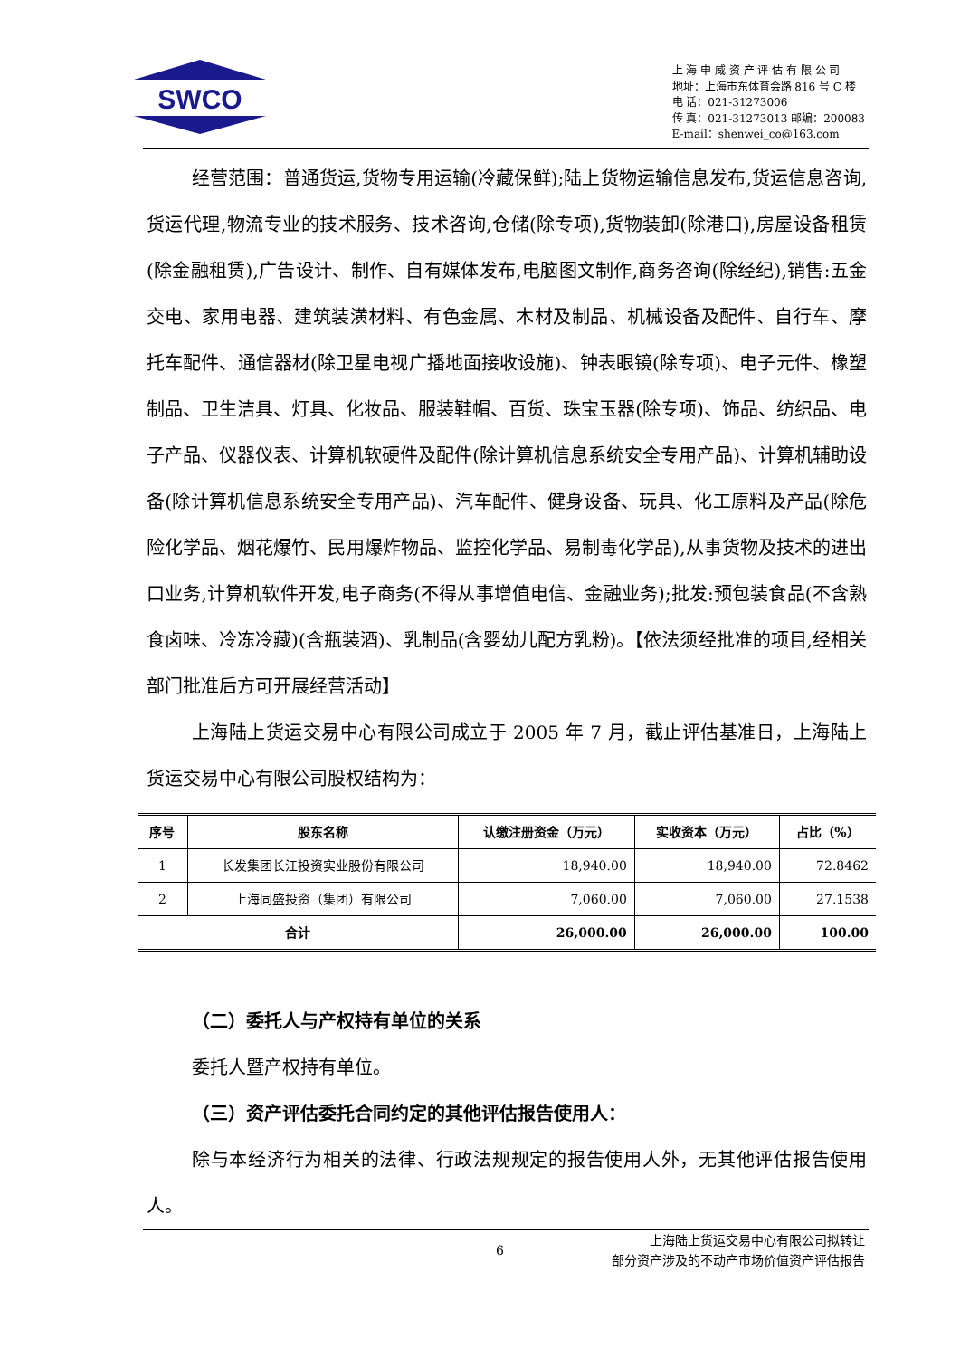SWCO
上 海 申 威 资 产 评 估 有 限 公 司
地址：上海市东体育会路 816 号 C 楼
电 话：021-31273006
传 真：021-31273013 邮编：200083
E-mail：shenwei_co@163.com
经营范围：普通货运,货物专用运输(冷藏保鲜);陆上货物运输信息发布,货运信息咨询,货运代理,物流专业的技术服务、技术咨询,仓储(除专项),货物装卸(除港口),房屋设备租赁(除金融租赁),广告设计、制作、自有媒体发布,电脑图文制作,商务咨询(除经纪),销售:五金交电、家用电器、建筑装潢材料、有色金属、木材及制品、机械设备及配件、自行车、摩托车配件、通信器材(除卫星电视广播地面接收设施)、钟表眼镜(除专项)、电子元件、橡塑制品、卫生洁具、灯具、化妆品、服装鞋帽、百货、珠宝玉器(除专项)、饰品、纺织品、电子产品、仪器仪表、计算机软硬件及配件(除计算机信息系统安全专用产品)、计算机辅助设备(除计算机信息系统安全专用产品)、汽车配件、健身设备、玩具、化工原料及产品(除危险化学品、烟花爆竹、民用爆炸物品、监控化学品、易制毒化学品),从事货物及技术的进出口业务,计算机软件开发,电子商务(不得从事增值电信、金融业务);批发:预包装食品(不含熟食卤味、冷冻冷藏)(含瓶装酒)、乳制品(含婴幼儿配方乳粉)。【依法须经批准的项目,经相关部门批准后方可开展经营活动】
上海陆上货运交易中心有限公司成立于 2005 年 7 月，截止评估基准日，上海陆上货运交易中心有限公司股权结构为：
| 序号 | 股东名称 | 认缴注册资金（万元） | 实收资本（万元） | 占比（%） |
| --- | --- | --- | --- | --- |
| 1 | 长发集团长江投资实业股份有限公司 | 18,940.00 | 18,940.00 | 72.8462 |
| 2 | 上海同盛投资（集团）有限公司 | 7,060.00 | 7,060.00 | 27.1538 |
| 合计 | | 26,000.00 | 26,000.00 | 100.00 |
（二）委托人与产权持有单位的关系
委托人暨产权持有单位。
（三）资产评估委托合同约定的其他评估报告使用人：
除与本经济行为相关的法律、行政法规规定的报告使用人外，无其他评估报告使用人。
6 上海陆上货运交易中心有限公司拟转让
部分资产涉及的不动产市场价值资产评估报告